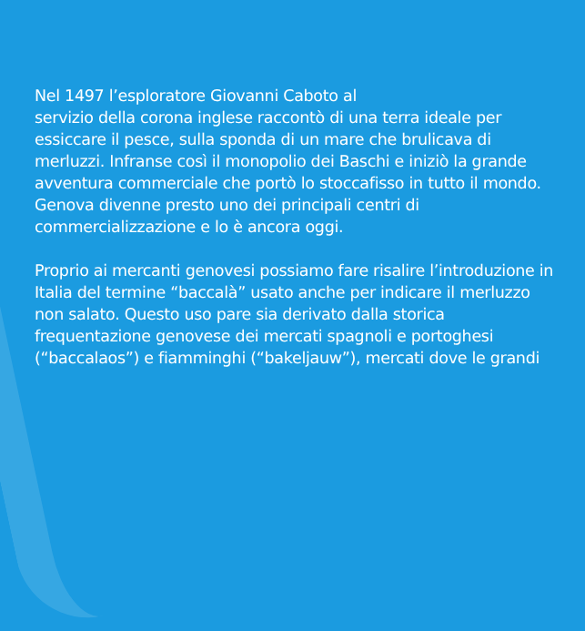Nel 1497 l’esploratore Giovanni Caboto al
servizio della corona inglese raccontò di una terra ideale per essiccare il pesce, sulla sponda di un mare che brulicava di merluzzi. Infranse così il monopolio dei Baschi e iniziò la grande avventura commerciale che portò lo stoccafisso in tutto il mondo. Genova divenne presto uno dei principali centri di commercializzazione e lo è ancora oggi.
Proprio ai mercanti genovesi possiamo fare risalire l’introduzione in Italia del termine “baccalà” usato anche per indicare il merluzzo non salato. Questo uso pare sia derivato dalla storica frequentazione genovese dei mercati spagnoli e portoghesi (“baccalaos”) e fiamminghi (“bakeljauw”), mercati dove le grandi